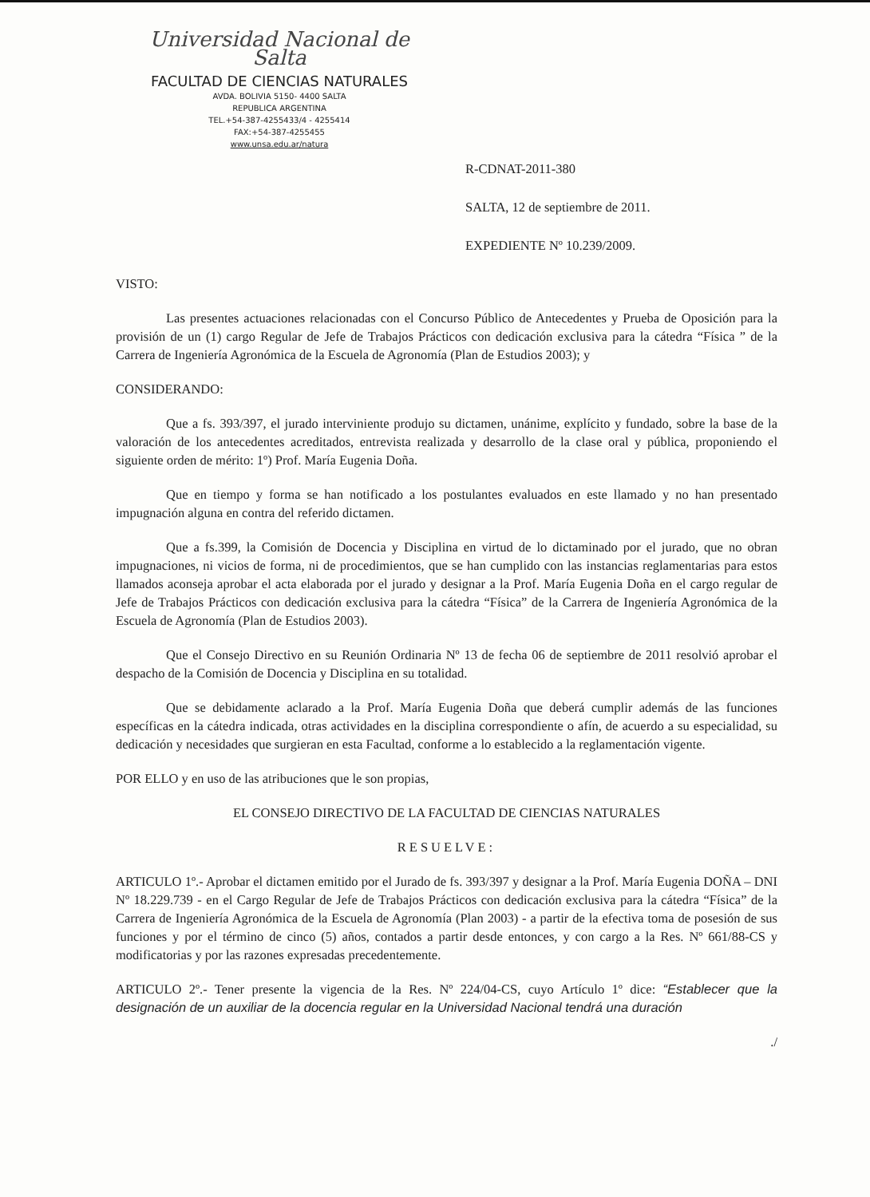Universidad Nacional de Salta
FACULTAD DE CIENCIAS NATURALES
AVDA. BOLIVIA 5150- 4400 SALTA
REPUBLICA ARGENTINA
TEL.+54-387-4255433/4 - 4255414
FAX:+54-387-4255455
www.unsa.edu.ar/natura
R-CDNAT-2011-380
SALTA, 12 de septiembre de 2011.
EXPEDIENTE Nº 10.239/2009.
VISTO:
Las presentes actuaciones relacionadas con el Concurso Público de Antecedentes y Prueba de Oposición para la provisión de un (1) cargo Regular de Jefe de Trabajos Prácticos con dedicación exclusiva para la cátedra “Física ” de la Carrera de Ingeniería Agronómica de la Escuela de Agronomía (Plan de Estudios 2003); y
CONSIDERANDO:
Que a fs. 393/397, el jurado interviniente produjo su dictamen, unánime, explícito y fundado, sobre la base de la valoración de los antecedentes acreditados, entrevista realizada y desarrollo de la clase oral y pública, proponiendo el siguiente orden de mérito: 1º) Prof. María Eugenia Doña.
Que en tiempo y forma se han notificado a los postulantes evaluados en este llamado y no han presentado impugnación alguna en contra del referido dictamen.
Que a fs.399, la Comisión de Docencia y Disciplina en virtud de lo dictaminado por el jurado, que no obran impugnaciones, ni vicios de forma, ni de procedimientos, que se han cumplido con las instancias reglamentarias para estos llamados aconseja aprobar el acta elaborada por el jurado y designar a la Prof. María Eugenia Doña en el cargo regular de Jefe de Trabajos Prácticos con dedicación exclusiva para la cátedra “Física” de la Carrera de Ingeniería Agronómica de la Escuela de Agronomía (Plan de Estudios 2003).
Que el Consejo Directivo en su Reunión Ordinaria Nº 13 de fecha 06 de septiembre de 2011 resolvió aprobar el despacho de la Comisión de Docencia y Disciplina en su totalidad.
Que se debidamente aclarado a la Prof. María Eugenia Doña que deberá cumplir además de las funciones específicas en la cátedra indicada, otras actividades en la disciplina correspondiente o afín, de acuerdo a su especialidad, su dedicación y necesidades que surgieran en esta Facultad, conforme a lo establecido a la reglamentación vigente.
POR ELLO y en uso de las atribuciones que le son propias,
EL CONSEJO DIRECTIVO DE LA FACULTAD DE CIENCIAS NATURALES
RESUELVE:
ARTICULO 1º.- Aprobar el dictamen emitido por el Jurado de fs. 393/397 y designar a la Prof. María Eugenia DOÑA – DNI Nº 18.229.739 - en el Cargo Regular de Jefe de Trabajos Prácticos con dedicación exclusiva para la cátedra “Física” de la Carrera de Ingeniería Agronómica de la Escuela de Agronomía (Plan 2003) - a partir de la efectiva toma de posesión de sus funciones y por el término de cinco (5) años, contados a partir desde entonces, y con cargo a la Res. Nº 661/88-CS y modificatorias y por las razones expresadas precedentemente.
ARTICULO 2º.- Tener presente la vigencia de la Res. Nº 224/04-CS, cuyo Artículo 1º dice: “Establecer que la designación de un auxiliar de la docencia regular en la Universidad Nacional tendrá una duración
./